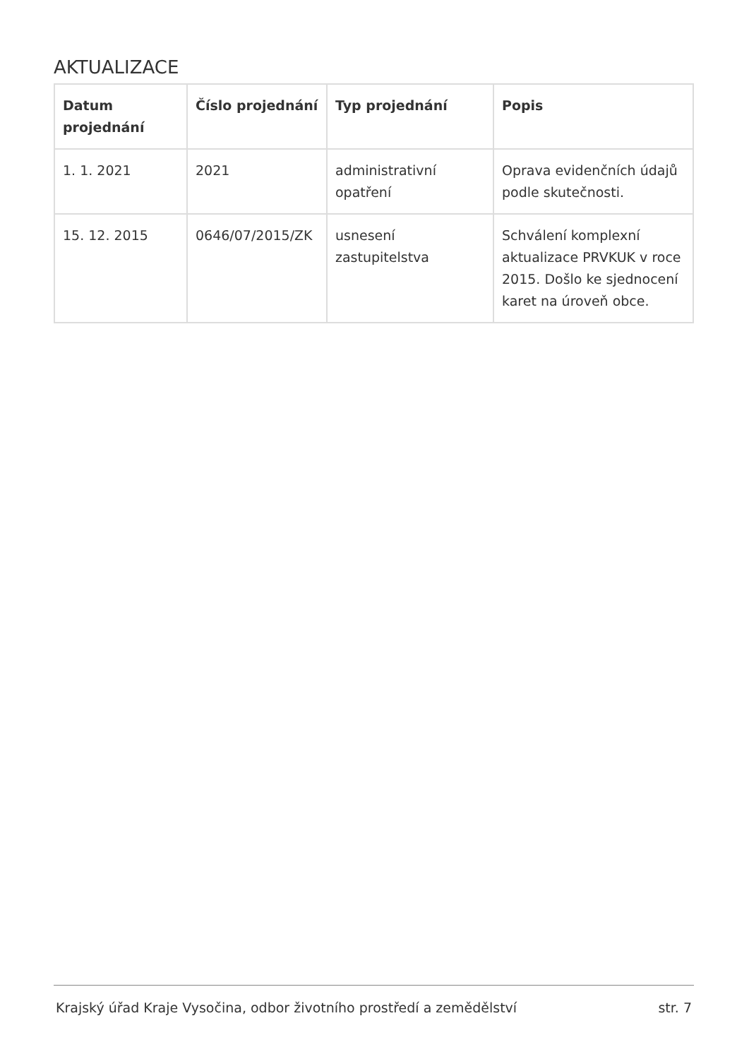AKTUALIZACE
| Datum projednání | Číslo projednání | Typ projednání | Popis |
| --- | --- | --- | --- |
| 1. 1. 2021 | 2021 | administrativní opatření | Oprava evidenčních údajů podle skutečnosti. |
| 15. 12. 2015 | 0646/07/2015/ZK | usnesení zastupitelstva | Schválení komplexní aktualizace PRVKUK v roce 2015. Došlo ke sjednocení karet na úroveň obce. |
Krajský úřad Kraje Vysočina, odbor životního prostředí a zemědělství str. 7